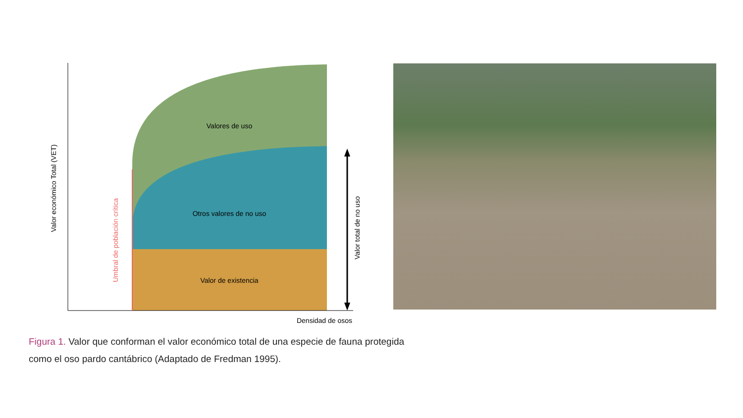Valores de uso
Otros valores de no uso
Valor de existencia
Densidad de osos
Valor económico Total (VET)
Umbral de población crítica
Valor total de no uso
Figura 1. Valor que conforman el valor económico total de una especie de fauna protegida como el oso pardo cantábrico (Adaptado de Fredman 1995).